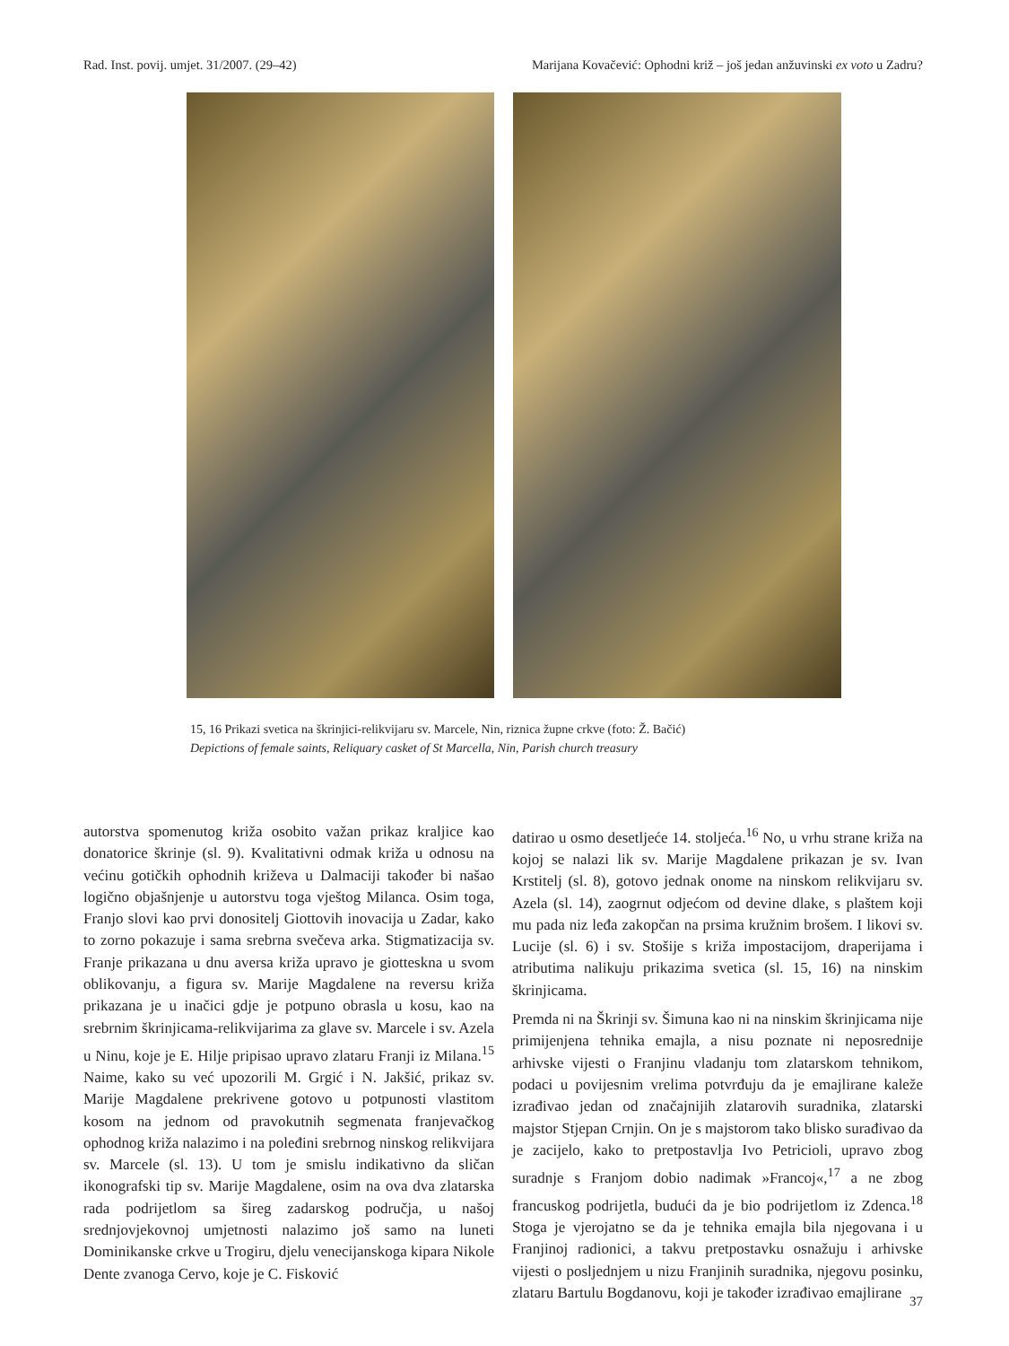Rad. Inst. povij. umjet. 31/2007. (29–42) Marijana Kovačević: Ophodni križ – još jedan anžuvinski ex voto u Zadru?
15, 16 Prikazi svetica na škrinjici-relikvijaru sv. Marcele, Nin, riznica župne crkve (foto: Ž. Bačić)
Depictions of female saints, Reliquary casket of St Marcella, Nin, Parish church treasury
autorstva spomenutog križa osobito važan prikaz kraljice kao donatorice škrinje (sl. 9). Kvalitativni odmak križa u odnosu na većinu gotičkih ophodnih križeva u Dalmaciji također bi našao logično objašnjenje u autorstvu toga vještog Milanca. Osim toga, Franjo slovi kao prvi donositelj Giottovih inovacija u Zadar, kako to zorno pokazuje i sama srebrna svečeva arka. Stigmatizacija sv. Franje prikazana u dnu aversa križa upravo je giotteskna u svom oblikovanju, a figura sv. Marije Magdalene na reversu križa prikazana je u inačici gdje je potpuno obrasla u kosu, kao na srebrnim škrinjicama-relikvijarima za glave sv. Marcele i sv. Azela u Ninu, koje je E. Hilje pripisao upravo zlataru Franji iz Milana.<sup>15</sup> Naime, kako su već upozorili M. Grgić i N. Jakšić, prikaz sv. Marije Magdalene prekrivene gotovo u potpunosti vlastitom kosom na jednom od pravokutnih segmenata franjevačkog ophodnog križa nalazimo i na poleđini srebrnog ninskog relikvijara sv. Marcele (sl. 13). U tom je smislu indikativno da sličan ikonografski tip sv. Marije Magdalene, osim na ova dva zlatarska rada podrijetlom sa šireg zadarskog područja, u našoj srednjovjekovnoj umjetnosti nalazimo još samo na luneti Dominikanske crkve u Trogiru, djelu venecijanskoga kipara Nikole Dente zvanoga Cervo, koje je C. Fisković
datirao u osmo desetljeće 14. stoljeća.<sup>16</sup> No, u vrhu strane križa na kojoj se nalazi lik sv. Marije Magdalene prikazan je sv. Ivan Krstitelj (sl. 8), gotovo jednak onome na ninskom relikvijaru sv. Azela (sl. 14), zaogrnut odjećom od devine dlake, s plaštem koji mu pada niz leđa zakopčan na prsima kružnim brošem. I likovi sv. Lucije (sl. 6) i sv. Stošije s križa impostacijom, draperijama i atributima nalikuju prikazima svetica (sl. 15, 16) na ninskim škrinjicama.
Premda ni na Škrinji sv. Šimuna kao ni na ninskim škrinjicama nije primijenjena tehnika emajla, a nisu poznate ni neposrednije arhivske vijesti o Franjinu vladanju tom zlatarskom tehnikom, podaci u povijesnim vrelima potvrđuju da je emajlirane kaleže izrađivao jedan od značajnijih zlatarovih suradnika, zlatarski majstor Stjepan Crnjin. On je s majstorom tako blisko surađivao da je zacijelo, kako to pretpostavlja Ivo Petricioli, upravo zbog suradnje s Franjom dobio nadimak »Francoj«,<sup>17</sup> a ne zbog francuskog podrijetla, budući da je bio podrijetlom iz Zdenca.<sup>18</sup> Stoga je vjerojatno se da je tehnika emajla bila njegovana i u Franjinoj radionici, a takvu pretpostavku osnažuju i arhivske vijesti o posljednjem u nizu Franjinih suradnika, njegovu posinku, zlataru Bartulu Bogdanovu, koji je također izrađivao emajlirane
37